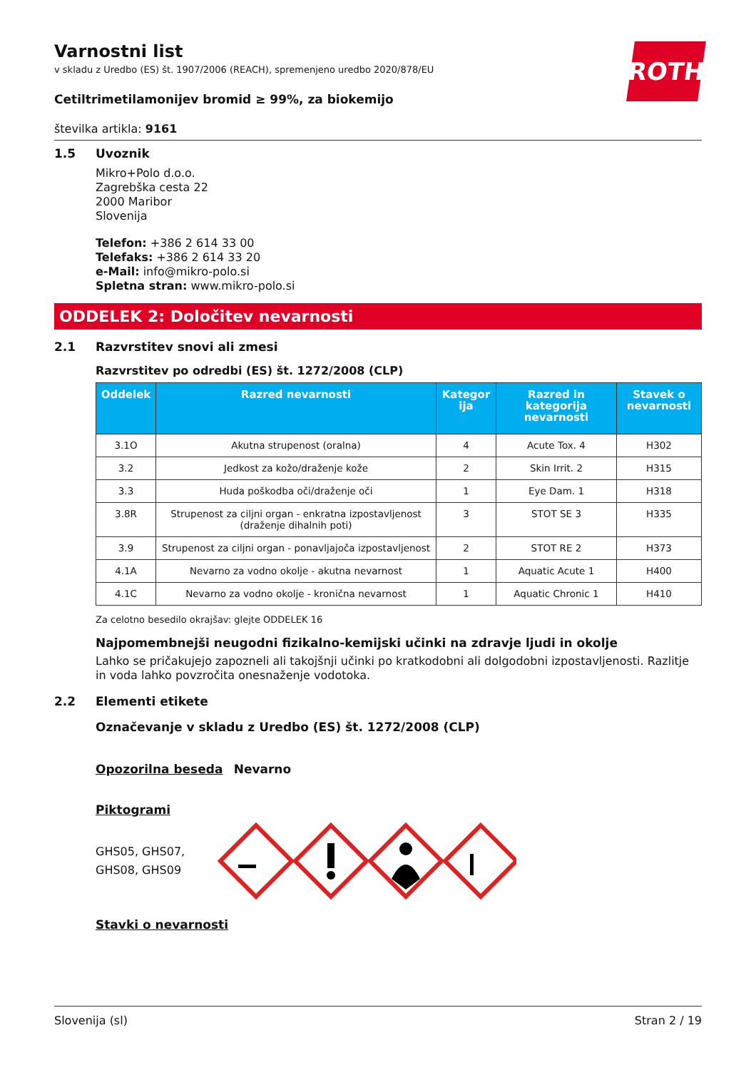ROTH
Varnostni list
v skladu z Uredbo (ES) št. 1907/2006 (REACH), spremenjeno uredbo 2020/878/EU
Cetiltrimetilamonijev bromid ≥ 99%, za biokemijo
številka artikla: 9161
1.5 Uvoznik
Mikro+Polo d.o.o.
Zagrebška cesta 22
2000 Maribor
Slovenija
Telefon: +386 2 614 33 00
Telefaks: +386 2 614 33 20
e-Mail: info@mikro-polo.si
Spletna stran: www.mikro-polo.si
ODDELEK 2: Določitev nevarnosti
2.1 Razvrstitev snovi ali zmesi
Razvrstitev po odredbi (ES) št. 1272/2008 (CLP)
| Oddelek | Razred nevarnosti | Kategor ija | Razred in kategorija nevarnosti | Stavek o nevarnosti |
| --- | --- | --- | --- | --- |
| 3.1O | Akutna strupenost (oralna) | 4 | Acute Tox. 4 | H302 |
| 3.2 | Jedkost za kožo/draženje kože | 2 | Skin Irrit. 2 | H315 |
| 3.3 | Huda poškodba oči/draženje oči | 1 | Eye Dam. 1 | H318 |
| 3.8R | Strupenost za ciljni organ - enkratna izpostavljenost (draženje dihalnih poti) | 3 | STOT SE 3 | H335 |
| 3.9 | Strupenost za ciljni organ - ponavljajoča izpostavljenost | 2 | STOT RE 2 | H373 |
| 4.1A | Nevarno za vodno okolje - akutna nevarnost | 1 | Aquatic Acute 1 | H400 |
| 4.1C | Nevarno za vodno okolje - kronična nevarnost | 1 | Aquatic Chronic 1 | H410 |
Za celotno besedilo okrajšav: glejte ODDELEK 16
Najpomembnejši neugodni fizikalno-kemijski učinki na zdravje ljudi in okolje
Lahko se pričakujejo zapozneli ali takojšnji učinki po kratkodobni ali dolgodobni izpostavljenosti. Razlitje in voda lahko povzročita onesnaženje vodotoka.
2.2 Elementi etikete
Označevanje v skladu z Uredbo (ES) št. 1272/2008 (CLP)
Opozorilna beseda Nevarno
Piktogrami
GHS05, GHS07,
GHS08, GHS09
Stavki o nevarnosti
Slovenija (sl) Stran 2 / 19